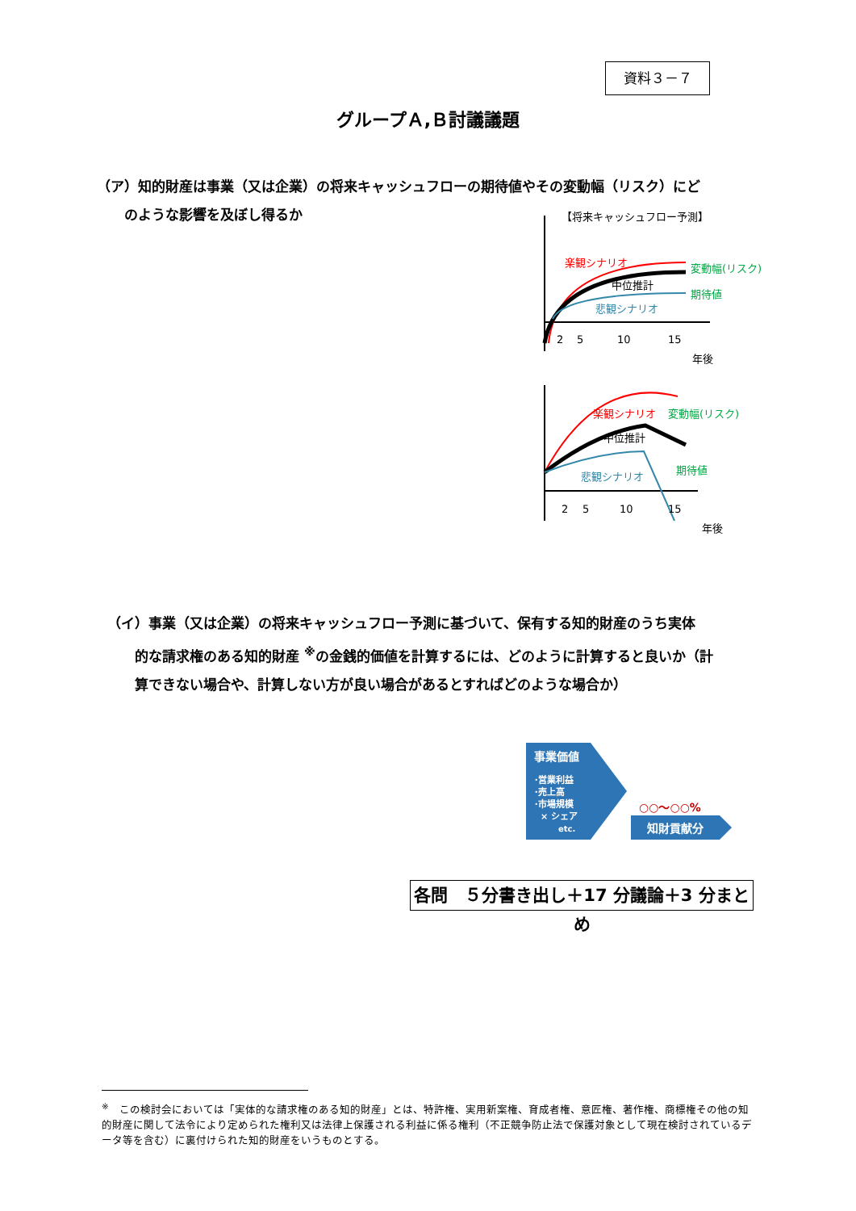資料３－７
グループＡ,Ｂ討議議題
（ア）知的財産は事業（又は企業）の将来キャッシュフローの期待値やその変動幅（リスク）にど
　　のような影響を及ぼし得るか
【将来キャッシュフロー予測】
楽観シナリオ
中位推計
悲観シナリオ
変動幅(リスク)
期待値
2
5
10
15
年後
楽観シナリオ
中位推計
悲観シナリオ
変動幅(リスク)
期待値
2
5
10
15
年後
（イ）事業（又は企業）の将来キャッシュフロー予測に基づいて、保有する知的財産のうち実体
　　的な請求権のある知的財産 <sup>※</sup>の金銭的価値を計算するには、どのように計算すると良いか（計
　　算できない場合や、計算しない方が良い場合があるとすればどのような場合か）
事業価値
･営業利益
･売上高
･市場規模
× シェア
etc.
○○～○○%
知財貢献分
各問　５分書き出し＋17 分議論＋3 分まとめ
<sup>※</sup>　この検討会においては「実体的な請求権のある知的財産」とは、特許権、実用新案権、育成者権、意匠権、著作権、商標権その他の知的財産に関して法令により定められた権利又は法律上保護される利益に係る権利（不正競争防止法で保護対象として現在検討されているデータ等を含む）に裏付けられた知的財産をいうものとする。